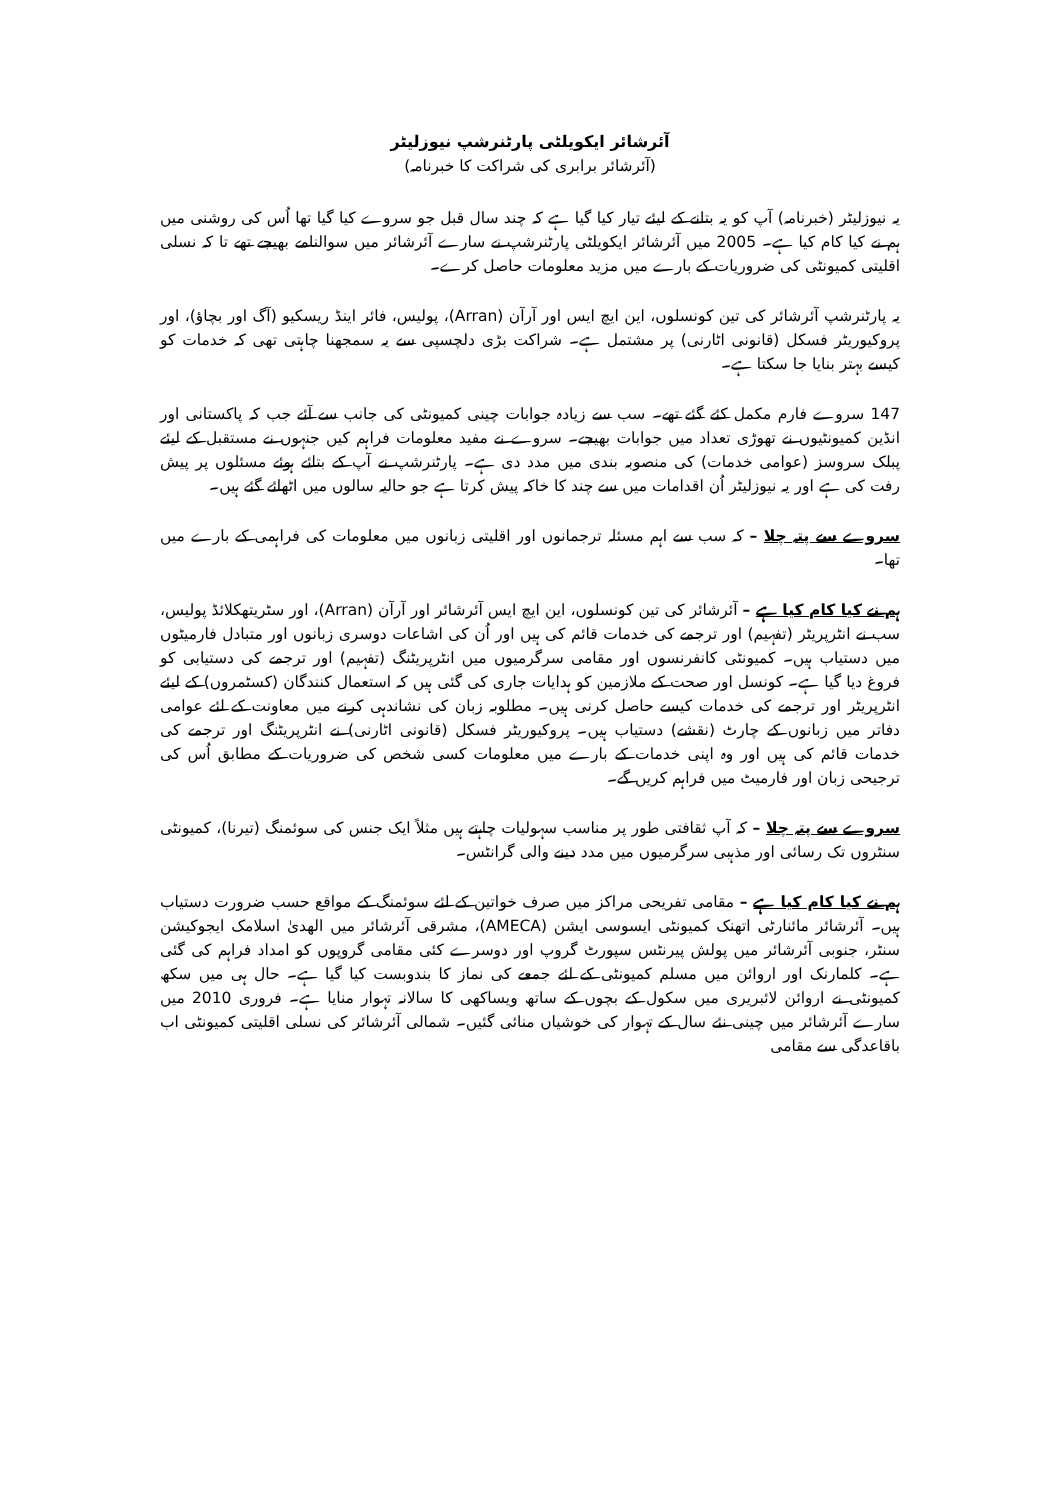آئرشائر ایکویلٹی پارٹنرشپ نیوزلیٹر
(آئرشائر برابری کی شراکت کا خبرنامہ)
یہ نیوزلیٹر (خبرنامہ) آپ کو یہ بتانے کے لیئے تیار کیا گیا ہے کہ چند سال قبل جو سروے کیا گیا تھا اُس کی روشنی میں ہم نے کیا کام کیا ہے۔ 2005 میں آئرشائر ایکویلٹی پارٹنرشپ نے سارے آئرشائر میں سوالنامے بھیجے تھے تا کہ نسلی اقلیتی کمیونٹی کی ضروریات کے بارے میں مزید معلومات حاصل کرے۔
یہ پارٹنرشپ آئرشائر کی تین کونسلوں، این ایچ ایس اور آرآن (Arran)، پولیس، فائر اینڈ ریسکیو (آگ اور بچاؤ)، اور پروکیوریٹر فسکل (قانونی اٹارنی) پر مشتمل ہے۔ شراکت بڑی دلچسپی سے یہ سمجھنا چاہتی تھی کہ خدمات کو کیسے بہتر بنایا جا سکتا ہے۔
147 سروے فارم مکمل کئے گئے تھے۔ سب سے زیادہ جوابات چینی کمیونٹی کی جانب سے آئے جب کہ پاکستانی اور انڈین کمیونٹیوں نے تھوڑی تعداد میں جوابات بھیجے۔ سروے نے مفید معلومات فراہم کیں جنہوں نے مستقبل کے لیئے پبلک سروسز (عوامی خدمات) کی منصوبہ بندی میں مدد دی ہے۔ پارٹنرشپ نے آپ کے بتائے ہوئے مسئلوں پر پیش رفت کی ہے اور یہ نیوزلیٹر اُن اقدامات میں سے چند کا خاکہ پیش کرتا ہے جو حالیہ سالوں میں اٹھائے گئے ہیں۔
سروے سے پتہ چلا – کہ سب سے اہم مسئلہ ترجمانوں اور اقلیتی زبانوں میں معلومات کی فراہمی کے بارے میں تھا۔
ہم نے کیا کام کیا ہے – آئرشائر کی تین کونسلوں، این ایچ ایس آئرشائر اور آرآن (Arran)، اور سٹریتھکلائڈ پولیس، سب نے انٹرپریٹر (تفہیم) اور ترجمے کی خدمات قائم کی ہیں اور اُن کی اشاعات دوسری زبانوں اور متبادل فارمیٹوں میں دستیاب ہیں۔ کمیونٹی کانفرنسوں اور مقامی سرگرمیوں میں انٹرپریٹنگ (تفہیم) اور ترجمے کی دستیابی کو فروغ دیا گیا ہے۔ کونسل اور صحت کے ملازمین کو ہدایات جاری کی گئی ہیں کہ استعمال کنندگان (کسٹمروں) کے لیئے انٹرپریٹر اور ترجمے کی خدمات کیسے حاصل کرنی ہیں۔ مطلوبہ زبان کی نشاندہی کرنے میں معاونت کے لئے عوامی دفاتر میں زبانوں کے چارٹ (نقشے) دستیاب ہیں۔ پروکیوریٹر فسکل (قانونی اٹارنی) نے انٹرپریٹنگ اور ترجمے کی خدمات قائم کی ہیں اور وہ اپنی خدمات کے بارے میں معلومات کسی شخص کی ضروریات کے مطابق اُس کی ترجیحی زبان اور فارمیٹ میں فراہم کریں گے۔
سروے سے پتہ چلا – کہ آپ ثقافتی طور پر مناسب سہولیات چاہتے ہیں مثلاً ایک جنس کی سوئمنگ (تیرنا)، کمیونٹی سنٹروں تک رسائی اور مذہبی سرگرمیوں میں مدد دینے والی گرانٹس۔
ہم نے کیا کام کیا ہے – مقامی تفریحی مراکز میں صرف خواتین کے لئے سوئمنگ کے مواقع حسب ضرورت دستیاب ہیں۔ آئرشائر مائنارٹی اتھنک کمیونٹی ایسوسی ایشن (AMECA)، مشرقی آئرشائر میں الھدیٰ اسلامک ایجوکیشن سنٹر، جنوبی آئرشائر میں پولش پیرنٹس سپورٹ گروپ اور دوسرے کئی مقامی گروپوں کو امداد فراہم کی گئی ہے۔ کلمارنک اور اروائن میں مسلم کمیونٹی کے لئے جمعے کی نماز کا بندوبست کیا گیا ہے۔ حال ہی میں سکھ کمیونٹی نے اروائن لائبریری میں سکول کے بچوں کے ساتھ ویساکھی کا سالانہ تہوار منایا ہے۔ فروری 2010 میں سارے آئرشائر میں چینی نئے سال کے تہوار کی خوشیاں منائی گئیں۔ شمالی آئرشائر کی نسلی اقلیتی کمیونٹی اب باقاعدگی سے مقامی